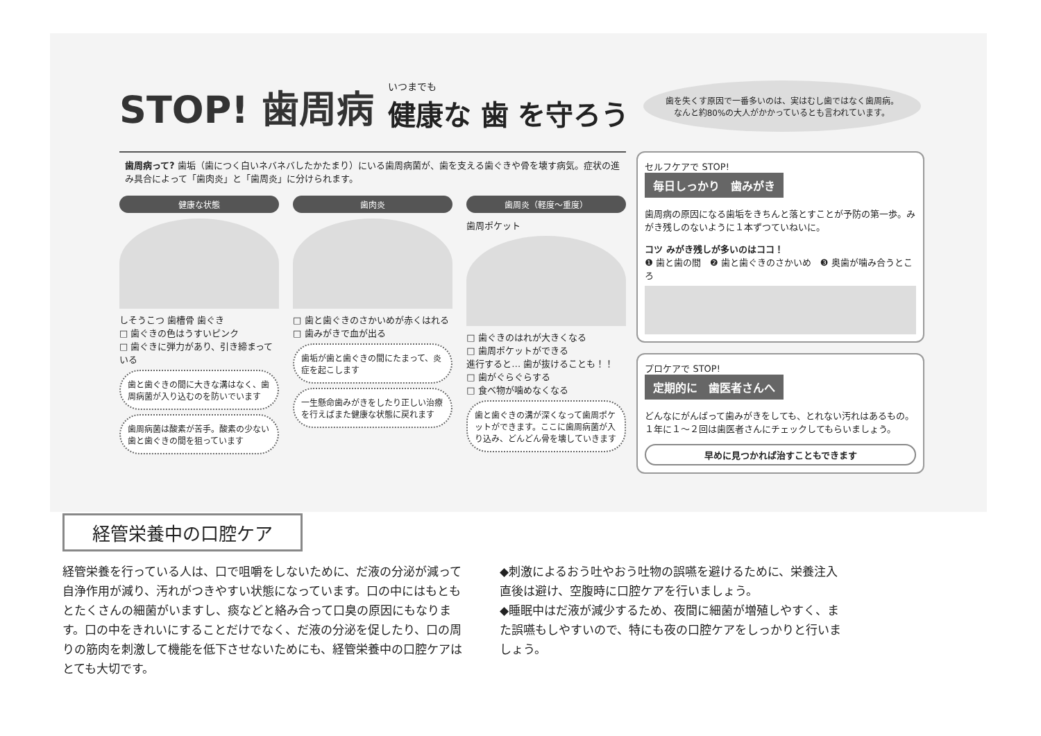STOP! 歯周病
いつまでも
健康な 歯 を守ろう
歯を失くす原因で一番多いのは、実はむし歯ではなく歯周病。なんと約80%の大人がかかっているとも言われています。
歯周病って? 歯垢（歯につく白いネバネバしたかたまり）にいる歯周病菌が、歯を支える歯ぐきや骨を壊す病気。症状の進み具合によって「歯肉炎」と「歯周炎」に分けられます。
健康な状態
しそうこつ 歯槽骨 歯ぐき
□ 歯ぐきの色はうすいピンク
□ 歯ぐきに弾力があり、引き締まっている
歯と歯ぐきの間に大きな溝はなく、歯周病菌が入り込むのを防いでいます
歯周病菌は酸素が苦手。酸素の少ない歯と歯ぐきの間を狙っています
歯肉炎
□ 歯と歯ぐきのさかいめが赤くはれる
□ 歯みがきで血が出る
歯垢が歯と歯ぐきの間にたまって、炎症を起こします
一生懸命歯みがきをしたり正しい治療を行えばまた健康な状態に戻れます
歯周炎（軽度～重度）
歯周ポケット
□ 歯ぐきのはれが大きくなる
□ 歯周ポケットができる
進行すると… 歯が抜けることも！！
□ 歯がぐらぐらする
□ 食べ物が噛めなくなる
歯と歯ぐきの溝が深くなって歯周ポケットができます。ここに歯周病菌が入り込み、どんどん骨を壊していきます
セルフケアで STOP!
毎日しっかり　歯みがき
歯周病の原因になる歯垢をきちんと落とすことが予防の第一歩。みがき残しのないように１本ずつていねいに。
コツ みがき残しが多いのはココ！
❶ 歯と歯の間　❷ 歯と歯ぐきのさかいめ　❸ 奥歯が噛み合うところ
プロケアで STOP!
定期的に　歯医者さんへ
どんなにがんばって歯みがきをしても、とれない汚れはあるもの。１年に１～２回は歯医者さんにチェックしてもらいましょう。
早めに見つかれば治すこともできます
経管栄養中の口腔ケア
経管栄養を行っている人は、口で咀嚼をしないために、だ液の分泌が減って自浄作用が減り、汚れがつきやすい状態になっています。口の中にはもともとたくさんの細菌がいますし、痰などと絡み合って口臭の原因にもなります。口の中をきれいにすることだけでなく、だ液の分泌を促したり、口の周りの筋肉を刺激して機能を低下させないためにも、経管栄養中の口腔ケアはとても大切です。
◆刺激によるおう吐やおう吐物の誤嚥を避けるために、栄養注入直後は避け、空腹時に口腔ケアを行いましょう。
◆睡眠中はだ液が減少するため、夜間に細菌が増殖しやすく、また誤嚥もしやすいので、特にも夜の口腔ケアをしっかりと行いましょう。